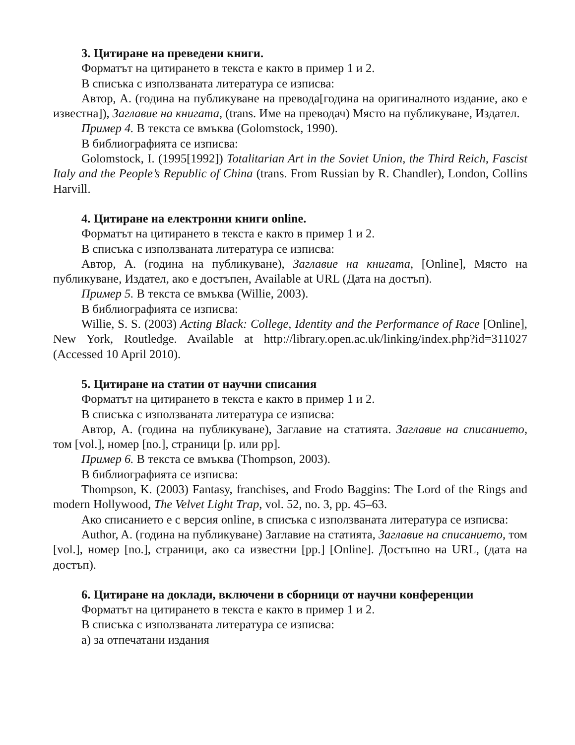3. Цитиране на преведени книги.
Форматът на цитирането в текста е както в пример 1 и 2.
В списъка с използваната литература се изписва:
Автор, А. (година на публикуване на превода[година на оригиналното издание, ако е известна]), Заглавие на книгата, (trans. Име на преводач) Място на публикуване, Издател.
Пример 4. В текста се вмъква (Golomstock, 1990).
В библиографията се изписва:
Golomstock, I. (1995[1992]) Totalitarian Art in the Soviet Union, the Third Reich, Fascist Italy and the People’s Republic of China (trans. From Russian by R. Chandler), London, Collins Harvill.
4. Цитиране на електронни книги online.
Форматът на цитирането в текста е както в пример 1 и 2.
В списъка с използваната литература се изписва:
Автор, А. (година на публикуване), Заглавие на книгата, [Online], Място на публикуване, Издател, ако е достъпен, Available at URL (Дата на достъп).
Пример 5. В текста се вмъква (Willie, 2003).
В библиографията се изписва:
Willie, S. S. (2003) Acting Black: College, Identity and the Performance of Race [Online], New York, Routledge. Available at http://library.open.ac.uk/linking/index.php?id=311027 (Accessed 10 April 2010).
5. Цитиране на статии от научни списания
Форматът на цитирането в текста е както в пример 1 и 2.
В списъка с използваната литература се изписва:
Автор, А. (година на публикуване), Заглавие на статията. Заглавие на списанието, том [vol.], номер [no.], страници [p. или pp].
Пример 6. В текста се вмъква (Thompson, 2003).
В библиографията се изписва:
Thompson, K. (2003) Fantasy, franchises, and Frodo Baggins: The Lord of the Rings and modern Hollywood, The Velvet Light Trap, vol. 52, no. 3, pp. 45–63.
Ако списанието е с версия online, в списъка с използваната литература се изписва:
Author, A. (година на публикуване) Заглавие на статията, Заглавие на списанието, том [vol.], номер [no.], страници, ако са известни [pp.] [Online]. Достъпно на URL, (дата на достъп).
6. Цитиране на доклади, включени в сборници от научни конференции
Форматът на цитирането в текста е както в пример 1 и 2.
В списъка с използваната литература се изписва:
а) за отпечатани издания